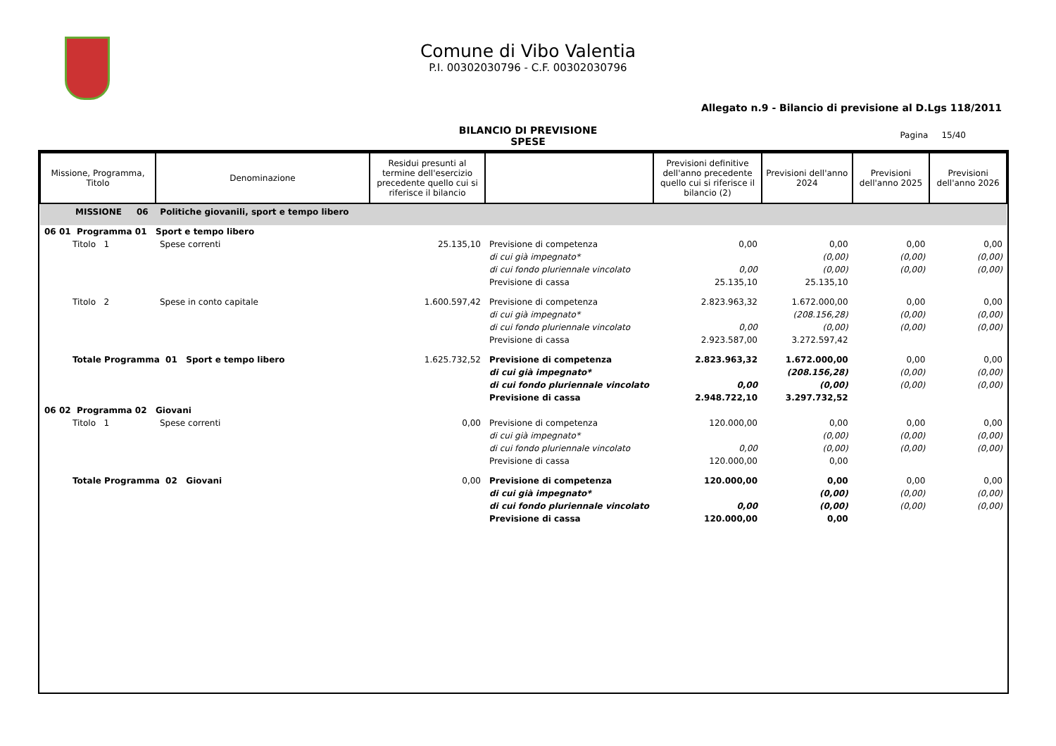Comune di Vibo Valentia
P.I. 00302030796 - C.F. 00302030796
Allegato n.9 - Bilancio di previsione al D.Lgs 118/2011
BILANCIO DI PREVISIONE
SPESE
Pagina 15/40
| Missione, Programma, Titolo | Denominazione | Residui presunti al termine dell'esercizio precedente quello cui si riferisce il bilancio | | Previsioni definitive dell'anno precedente quello cui si riferisce il bilancio (2) | Previsioni dell'anno 2024 | Previsioni dell'anno 2025 | Previsioni dell'anno 2026 |
| --- | --- | --- | --- | --- | --- | --- | --- |
| MISSIONE 06 Politiche giovanili, sport e tempo libero | | | | | | | |
| 06 01 Programma 01 Sport e tempo libero | | | | | | | |
| Titolo 1 | Spese correnti | 25.135,10 | Previsione di competenza | 0,00 | 0,00 | 0,00 | 0,00 |
| | | | di cui già impegnato* | | (0,00) | (0,00) | (0,00) |
| | | | di cui fondo pluriennale vincolato | 0,00 | (0,00) | (0,00) | (0,00) |
| | | | Previsione di cassa | 25.135,10 | 25.135,10 | | |
| Titolo 2 | Spese in conto capitale | 1.600.597,42 | Previsione di competenza | 2.823.963,32 | 1.672.000,00 | 0,00 | 0,00 |
| | | | di cui già impegnato* | | (208.156,28) | (0,00) | (0,00) |
| | | | di cui fondo pluriennale vincolato | 0,00 | (0,00) | (0,00) | (0,00) |
| | | | Previsione di cassa | 2.923.587,00 | 3.272.597,42 | | |
| Totale Programma 01 Sport e tempo libero | | 1.625.732,52 | Previsione di competenza | 2.823.963,32 | 1.672.000,00 | 0,00 | 0,00 |
| | | | di cui già impegnato* | | (208.156,28) | (0,00) | (0,00) |
| | | | di cui fondo pluriennale vincolato | 0,00 | (0,00) | (0,00) | (0,00) |
| | | | Previsione di cassa | 2.948.722,10 | 3.297.732,52 | | |
| 06 02 Programma 02 Giovani | | | | | | | |
| Titolo 1 | Spese correnti | 0,00 | Previsione di competenza | 120.000,00 | 0,00 | 0,00 | 0,00 |
| | | | di cui già impegnato* | | (0,00) | (0,00) | (0,00) |
| | | | di cui fondo pluriennale vincolato | 0,00 | (0,00) | (0,00) | (0,00) |
| | | | Previsione di cassa | 120.000,00 | 0,00 | | |
| Totale Programma 02 Giovani | | 0,00 | Previsione di competenza | 120.000,00 | 0,00 | 0,00 | 0,00 |
| | | | di cui già impegnato* | | (0,00) | (0,00) | (0,00) |
| | | | di cui fondo pluriennale vincolato | 0,00 | (0,00) | (0,00) | (0,00) |
| | | | Previsione di cassa | 120.000,00 | 0,00 | | |